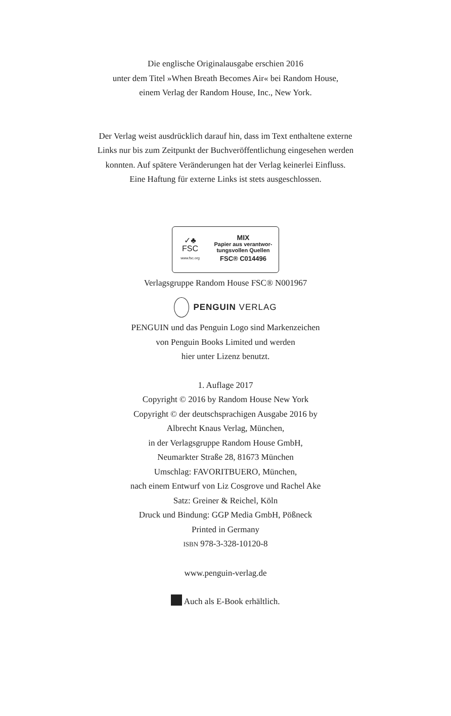Die englische Originalausgabe erschien 2016
unter dem Titel »When Breath Becomes Air« bei Random House,
einem Verlag der Random House, Inc., New York.
Der Verlag weist ausdrücklich darauf hin, dass im Text enthaltene externe
Links nur bis zum Zeitpunkt der Buchveröffentlichung eingesehen werden
konnten. Auf spätere Veränderungen hat der Verlag keinerlei Einfluss.
Eine Haftung für externe Links ist stets ausgeschlossen.
✓♣
FSC
www.fsc.org
MIX
Papier aus verantwor-
tungsvollen Quellen
FSC® C014496
Verlagsgruppe Random House FSC® N001967
PENGUIN VERLAG
PENGUIN und das Penguin Logo sind Markenzeichen
von Penguin Books Limited und werden
hier unter Lizenz benutzt.
1. Auflage 2017
Copyright © 2016 by Random House New York
Copyright © der deutschsprachigen Ausgabe 2016 by
Albrecht Knaus Verlag, München,
in der Verlagsgruppe Random House GmbH,
Neumarkter Straße 28, 81673 München
Umschlag: FAVORITBUERO, München,
nach einem Entwurf von Liz Cosgrove und Rachel Ake
Satz: Greiner & Reichel, Köln
Druck und Bindung: GGP Media GmbH, Pößneck
Printed in Germany
ISBN 978-3-328-10120-8
www.penguin-verlag.de
Auch als E-Book erhältlich.